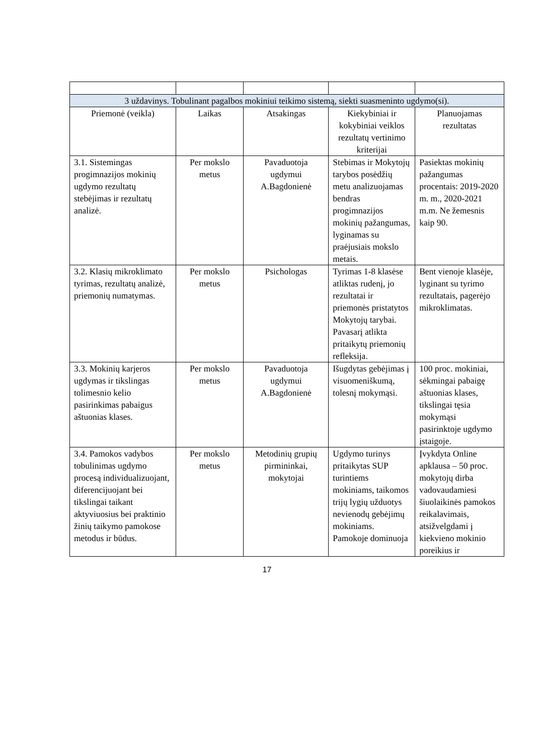| 3 uždavinys. Tobulinant pagalbos mokiniui teikimo sistemą, siekti suasmeninto ugdymo(si). | | | | |
| Priemonė (veikla) | Laikas | Atsakingas | Kiekybiniai ir kokybiniai veiklos rezultatų vertinimo kriterijai | Planuojamas rezultatas |
| 3.1. Sistemingas progimnazijos mokinių ugdymo rezultatų stebėjimas ir rezultatų analizė. | Per mokslo metus | Pavaduotoja ugdymui A.Bagdonienė | Stebimas ir Mokytojų tarybos posėdžių metu analizuojamas bendras progimnazijos mokinių pažangumas, lyginamas su praėjusiais mokslo metais. | Pasiektas mokinių pažangumas procentais: 2019-2020 m. m., 2020-2021 m.m. Ne žemesnis kaip 90. |
| 3.2. Klasių mikroklimato tyrimas, rezultatų analizė, priemonių numatymas. | Per mokslo metus | Psichologas | Tyrimas 1-8 klasėse atliktas rudenį, jo rezultatai ir priemonės pristatytos Mokytojų tarybai. Pavasarį atlikta pritaikytų priemonių refleksija. | Bent vienoje klasėje, lyginant su tyrimo rezultatais, pagerėjo mikroklimatas. |
| 3.3. Mokinių karjeros ugdymas ir tikslingas tolimesnio kelio pasirinkimas pabaigus aštuonias klases. | Per mokslo metus | Pavaduotoja ugdymui A.Bagdonienė | Išugdytas gebėjimas į visuomeniškumą, tolesnį mokymąsi. | 100 proc. mokiniai, sėkmingai pabaigę aštuonias klases, tikslingai tęsia mokymąsi pasirinktoje ugdymo įstaigoje. |
| 3.4. Pamokos vadybos tobulinimas ugdymo procesą individualizuojant, diferencijuojant bei tikslingai taikant aktyviuosius bei praktinio žinių taikymo pamokose metodus ir būdus. | Per mokslo metus | Metodinių grupių pirmininkai, mokytojai | Ugdymo turinys pritaikytas SUP turintiems mokiniams, taikomos trijų lygių užduotys nevienodų gebėjimų mokiniams. Pamokoje dominuoja | Įvykdyta Online apklausa – 50 proc. mokytojų dirba vadovaudamiesi šiuolaikinės pamokos reikalavimais, atsižvelgdami į kiekvieno mokinio poreikius ir |
17